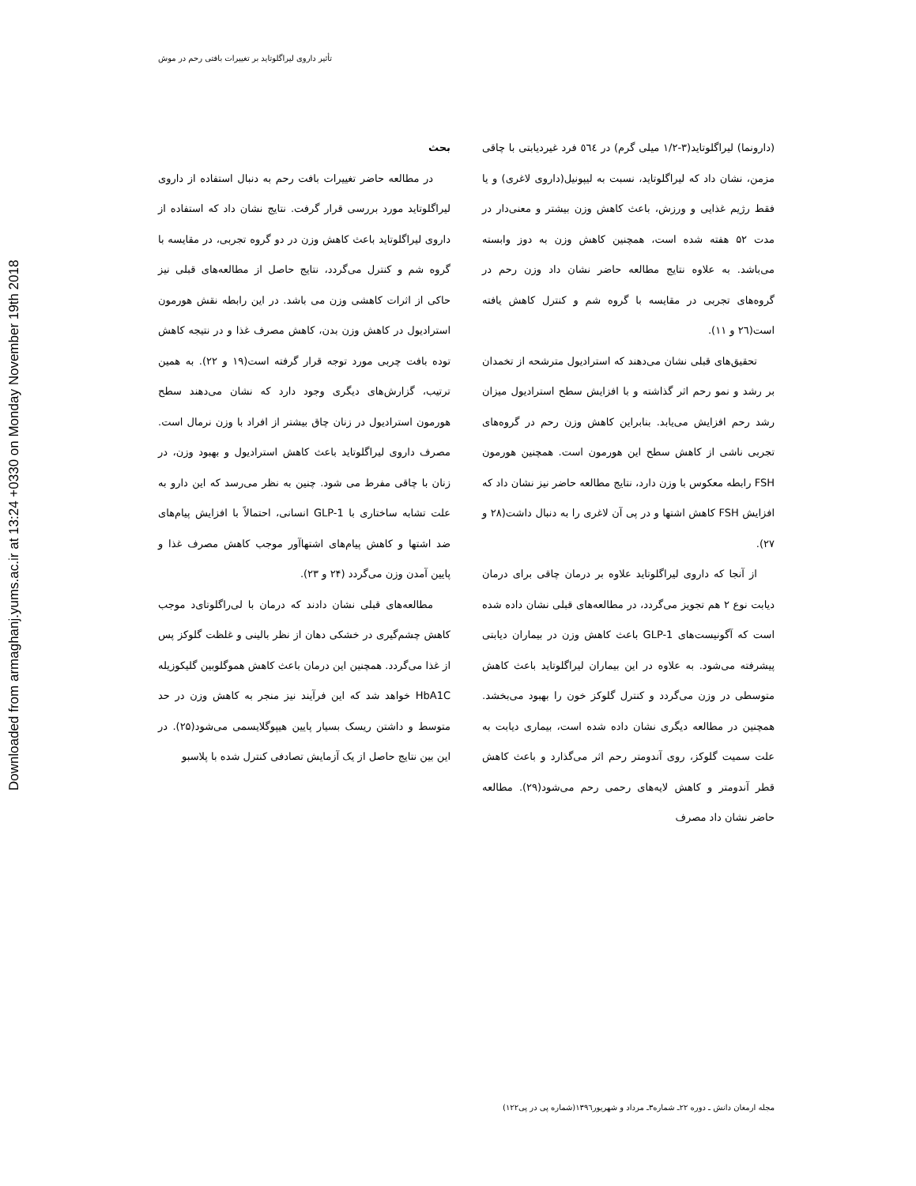Downloaded from armaghanj.yums.ac.ir at 13:24 +0330 on Monday November 19th 2018
تأثیر داروی لیراگلوتاید بر تغییرات بافتی رحم در موش
بحث
در مطالعه حاضر تغییرات بافت رحم به دنبال استفاده از داروی لیراگلوتاید مورد بررسی قرار گرفت. نتایج نشان داد که استفاده از داروی لیراگلوتاید باعث کاهش وزن در دو گروه تجربی، در مقایسه با گروه شم و کنترل می‌گردد، نتایج حاصل از مطالعه‌های قبلی نیز حاکی از اثرات کاهشی وزن می باشد. در این رابطه نقش هورمون استرادیول در کاهش وزن بدن، کاهش مصرف غذا و در نتیجه کاهش توده بافت چربی مورد توجه قرار گرفته است(۱۹ و ۲۲). به همین ترتیب، گزارش‌های دیگری وجود دارد که نشان می‌دهند سطح هورمون استرادیول در زنان چاق بیشتر از افراد با وزن نرمال است. مصرف داروی لیراگلوتاید باعث کاهش استرادیول و بهبود وزن، در زنان با چاقی مفرط می شود. چنین به نظر می‌رسد که این دارو به علت تشابه ساختاری با GLP-1 انسانی، احتمالاً با افزایش پیام‌های ضد اشتها و کاهش پیام‌های اشتهاآور موجب کاهش مصرف غذا و پایین آمدن وزن می‌گردد (۲۴ و ۲۳).
مطالعه‌های قبلی نشان دادند که درمان با لی‌راگلوتای‌د موجب کاهش چشم‌گیری در خشکی دهان از نظر بالینی و غلظت گلوکز پس از غذا می‌گردد. همچنین این درمان باعث کاهش هموگلوبین گلیکوزیله HbA1C خواهد شد که این فرآیند نیز منجر به کاهش وزن در حد متوسط و داشتن ریسک بسیار پایین هیپوگلایسمی می‌شود(۲۵). در این بین نتایج حاصل از یک آزمایش تصادفی کنترل شده با پلاسبو
(دارونما) لیراگلوتاید(۳-۱/۲ میلی گرم) در ٥٦٤ فرد غیردیابتی با چاقی مزمن، نشان داد که لیراگلوتاید، نسبت به لیپونیل(داروی لاغری) و یا فقط رژیم غذایی و ورزش، باعث کاهش وزن بیشتر و معنی‌دار در مدت ۵۲ هفته شده است، همچنین کاهش وزن به دوز وابسته می‌باشد. به علاوه نتایج مطالعه حاضر نشان داد وزن رحم در گروه‌های تجربی در مقایسه با گروه شم و کنترل کاهش یافته است(۲٦ و ۱۱).
تحقیق‌های قبلی نشان می‌دهند که استرادیول مترشحه از تخمدان بر رشد و نمو رحم اثر گذاشته و با افزایش سطح استرادیول میزان رشد رحم افزایش می‌یابد. بنابراین کاهش وزن رحم در گروه‌های تجربی ناشی از کاهش سطح این هورمون است. همچنین هورمون FSH رابطه معکوس با وزن دارد، نتایج مطالعه حاضر نیز نشان داد که افزایش FSH کاهش اشتها و در پی آن لاغری را به دنبال داشت(۲۸ و ۲۷).
از آنجا که داروی لیراگلوتاید علاوه بر درمان چاقی برای درمان دیابت نوع ۲ هم تجویز می‌گردد، در مطالعه‌های قبلی نشان داده شده است که آگونیست‌های GLP-1 باعث کاهش وزن در بیماران دیابتی پیشرفته می‌شود. به علاوه در این بیماران لیراگلوتاید باعث کاهش متوسطی در وزن می‌گردد و کنترل گلوکز خون را بهبود می‌بخشد. همچنین در مطالعه دیگری نشان داده شده است، بیماری دیابت به علت سمیت گلوکز، روی آندومتر رحم اثر می‌گذارد و باعث کاهش قطر آندومتر و کاهش لایه‌های رحمی رحم می‌شود(۲۹). مطالعه حاضر نشان داد مصرف
مجله ارمغان دانش ـ دوره ۲۲ـ شماره۳ـ مرداد و شهریور۱۳۹٦(شماره پی در پی۱۲۲)